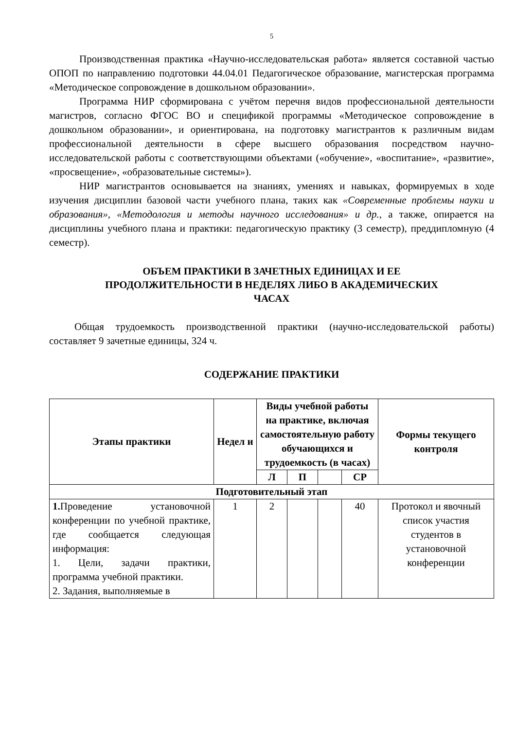5
Производственная практика «Научно-исследовательская работа» является составной частью ОПОП по направлению подготовки 44.04.01 Педагогическое образование, магистерская программа «Методическое сопровождение в дошкольном образовании».
Программа НИР сформирована с учётом перечня видов профессиональной деятельности магистров, согласно ФГОС ВО и спецификой программы «Методическое сопровождение в дошкольном образовании», и ориентирована, на подготовку магистрантов к различным видам профессиональной деятельности в сфере высшего образования посредством научно-исследовательской работы с соответствующими объектами («обучение», «воспитание», «развитие», «просвещение», «образовательные системы»).
НИР магистрантов основывается на знаниях, умениях и навыках, формируемых в ходе изучения дисциплин базовой части учебного плана, таких как «Современные проблемы науки и образования», «Методология и методы научного исследования» и др., а также, опирается на дисциплины учебного плана и практики: педагогическую практику (3 семестр), преддипломную (4 семестр).
ОБЪЕМ ПРАКТИКИ В ЗАЧЕТНЫХ ЕДИНИЦАХ И ЕЕ
ПРОДОЛЖИТЕЛЬНОСТИ В НЕДЕЛЯХ ЛИБО В АКАДЕМИЧЕСКИХ
ЧАСАХ
Общая трудоемкость производственной практики (научно-исследовательской работы) составляет 9 зачетные единицы, 324 ч.
СОДЕРЖАНИЕ ПРАКТИКИ
| Этапы практики | Недел и | Виды учебной работы на практике, включая самостоятельную работу обучающихся и трудоемкость (в часах) | | | | Формы текущего контроля |
| --- | --- | --- | --- | --- | --- | --- |
| | | Л | П | | СР | |
| Подготовительный этап | | | | | | |
| 1. Проведение установочной конференции по учебной практике, где сообщается следующая информация: 1. Цели, задачи практики, программа учебной практики. 2. Задания, выполняемые в | 1 | 2 | | | 40 | Протокол и явочный список участия студентов в установочной конференции |